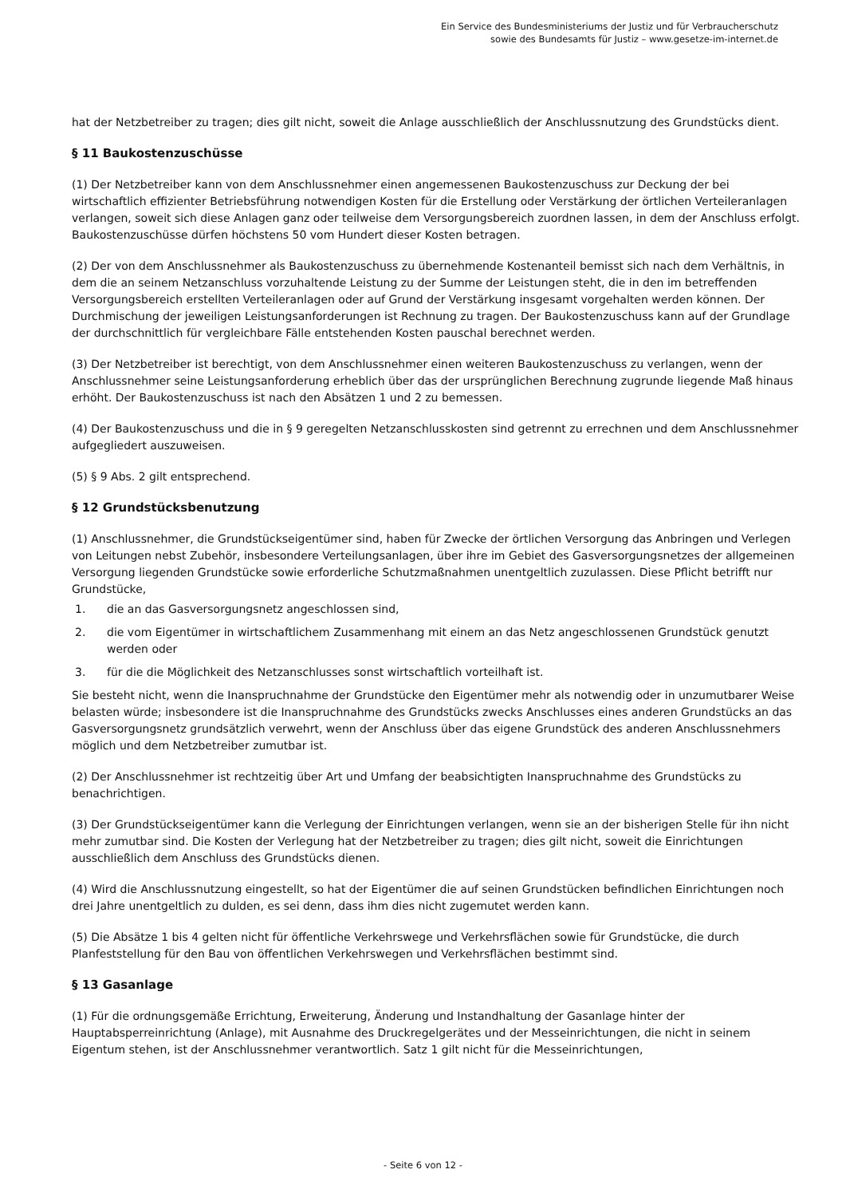Ein Service des Bundesministeriums der Justiz und für Verbraucherschutz
sowie des Bundesamts für Justiz – www.gesetze-im-internet.de
hat der Netzbetreiber zu tragen; dies gilt nicht, soweit die Anlage ausschließlich der Anschlussnutzung des Grundstücks dient.
§ 11 Baukostenzuschüsse
(1) Der Netzbetreiber kann von dem Anschlussnehmer einen angemessenen Baukostenzuschuss zur Deckung der bei wirtschaftlich effizienter Betriebsführung notwendigen Kosten für die Erstellung oder Verstärkung der örtlichen Verteileranlagen verlangen, soweit sich diese Anlagen ganz oder teilweise dem Versorgungsbereich zuordnen lassen, in dem der Anschluss erfolgt. Baukostenzuschüsse dürfen höchstens 50 vom Hundert dieser Kosten betragen.
(2) Der von dem Anschlussnehmer als Baukostenzuschuss zu übernehmende Kostenanteil bemisst sich nach dem Verhältnis, in dem die an seinem Netzanschluss vorzuhaltende Leistung zu der Summe der Leistungen steht, die in den im betreffenden Versorgungsbereich erstellten Verteileranlagen oder auf Grund der Verstärkung insgesamt vorgehalten werden können. Der Durchmischung der jeweiligen Leistungsanforderungen ist Rechnung zu tragen. Der Baukostenzuschuss kann auf der Grundlage der durchschnittlich für vergleichbare Fälle entstehenden Kosten pauschal berechnet werden.
(3) Der Netzbetreiber ist berechtigt, von dem Anschlussnehmer einen weiteren Baukostenzuschuss zu verlangen, wenn der Anschlussnehmer seine Leistungsanforderung erheblich über das der ursprünglichen Berechnung zugrunde liegende Maß hinaus erhöht. Der Baukostenzuschuss ist nach den Absätzen 1 und 2 zu bemessen.
(4) Der Baukostenzuschuss und die in § 9 geregelten Netzanschlusskosten sind getrennt zu errechnen und dem Anschlussnehmer aufgegliedert auszuweisen.
(5) § 9 Abs. 2 gilt entsprechend.
§ 12 Grundstücksbenutzung
(1) Anschlussnehmer, die Grundstückseigentümer sind, haben für Zwecke der örtlichen Versorgung das Anbringen und Verlegen von Leitungen nebst Zubehör, insbesondere Verteilungsanlagen, über ihre im Gebiet des Gasversorgungsnetzes der allgemeinen Versorgung liegenden Grundstücke sowie erforderliche Schutzmaßnahmen unentgeltlich zuzulassen. Diese Pflicht betrifft nur Grundstücke,
1. die an das Gasversorgungsnetz angeschlossen sind,
2. die vom Eigentümer in wirtschaftlichem Zusammenhang mit einem an das Netz angeschlossenen Grundstück genutzt werden oder
3. für die die Möglichkeit des Netzanschlusses sonst wirtschaftlich vorteilhaft ist.
Sie besteht nicht, wenn die Inanspruchnahme der Grundstücke den Eigentümer mehr als notwendig oder in unzumutbarer Weise belasten würde; insbesondere ist die Inanspruchnahme des Grundstücks zwecks Anschlusses eines anderen Grundstücks an das Gasversorgungsnetz grundsätzlich verwehrt, wenn der Anschluss über das eigene Grundstück des anderen Anschlussnehmers möglich und dem Netzbetreiber zumutbar ist.
(2) Der Anschlussnehmer ist rechtzeitig über Art und Umfang der beabsichtigten Inanspruchnahme des Grundstücks zu benachrichtigen.
(3) Der Grundstückseigentümer kann die Verlegung der Einrichtungen verlangen, wenn sie an der bisherigen Stelle für ihn nicht mehr zumutbar sind. Die Kosten der Verlegung hat der Netzbetreiber zu tragen; dies gilt nicht, soweit die Einrichtungen ausschließlich dem Anschluss des Grundstücks dienen.
(4) Wird die Anschlussnutzung eingestellt, so hat der Eigentümer die auf seinen Grundstücken befindlichen Einrichtungen noch drei Jahre unentgeltlich zu dulden, es sei denn, dass ihm dies nicht zugemutet werden kann.
(5) Die Absätze 1 bis 4 gelten nicht für öffentliche Verkehrswege und Verkehrsflächen sowie für Grundstücke, die durch Planfeststellung für den Bau von öffentlichen Verkehrswegen und Verkehrsflächen bestimmt sind.
§ 13 Gasanlage
(1) Für die ordnungsgemäße Errichtung, Erweiterung, Änderung und Instandhaltung der Gasanlage hinter der Hauptabsperreinrichtung (Anlage), mit Ausnahme des Druckregelgerätes und der Messeinrichtungen, die nicht in seinem Eigentum stehen, ist der Anschlussnehmer verantwortlich. Satz 1 gilt nicht für die Messeinrichtungen,
- Seite 6 von 12 -